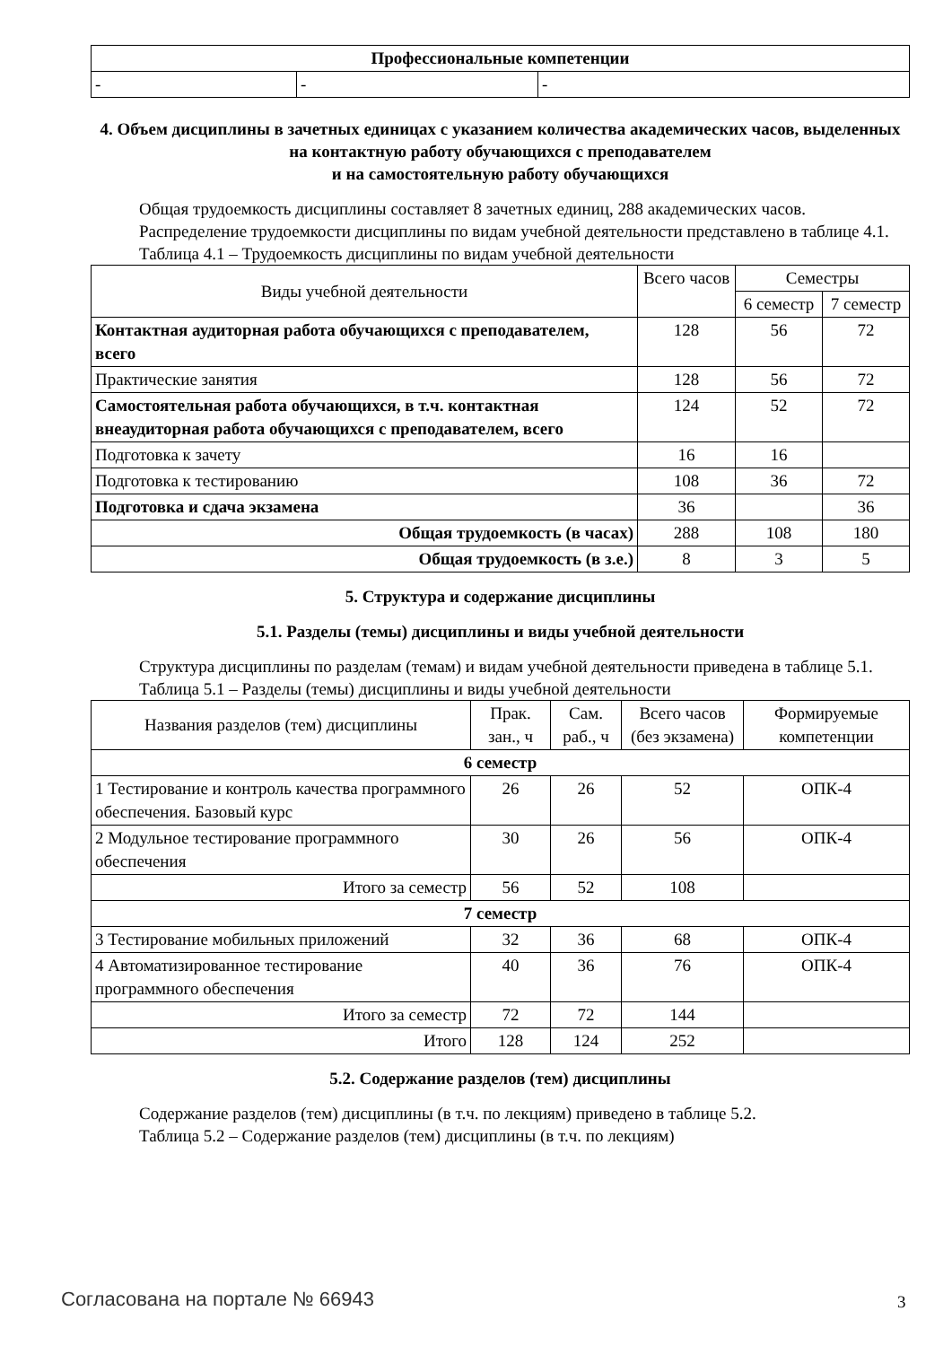| Профессиональные компетенции | | |
| --- | --- | --- |
| - | - | - |
4. Объем дисциплины в зачетных единицах с указанием количества академических часов, выделенных на контактную работу обучающихся с преподавателем
и на самостоятельную работу обучающихся
Общая трудоемкость дисциплины составляет 8 зачетных единиц, 288 академических часов.
Распределение трудоемкости дисциплины по видам учебной деятельности представлено в таблице 4.1.
Таблица 4.1 – Трудоемкость дисциплины по видам учебной деятельности
| Виды учебной деятельности | Всего часов | Семестры | |
| --- | --- | --- | --- |
| | | 6 семестр | 7 семестр |
| Контактная аудиторная работа обучающихся с преподавателем, всего | 128 | 56 | 72 |
| Практические занятия | 128 | 56 | 72 |
| Самостоятельная работа обучающихся, в т.ч. контактная внеаудиторная работа обучающихся с преподавателем, всего | 124 | 52 | 72 |
| Подготовка к зачету | 16 | 16 | |
| Подготовка к тестированию | 108 | 36 | 72 |
| Подготовка и сдача экзамена | 36 | | 36 |
| Общая трудоемкость (в часах) | 288 | 108 | 180 |
| Общая трудоемкость (в з.е.) | 8 | 3 | 5 |
5. Структура и содержание дисциплины
5.1. Разделы (темы) дисциплины и виды учебной деятельности
Структура дисциплины по разделам (темам) и видам учебной деятельности приведена в таблице 5.1.
Таблица 5.1 – Разделы (темы) дисциплины и виды учебной деятельности
| Названия разделов (тем) дисциплины | Прак. зан., ч | Сам. раб., ч | Всего часов (без экзамена) | Формируемые компетенции |
| --- | --- | --- | --- | --- |
| 6 семестр | | | | |
| 1 Тестирование и контроль качества программного обеспечения. Базовый курс | 26 | 26 | 52 | ОПК-4 |
| 2 Модульное тестирование программного обеспечения | 30 | 26 | 56 | ОПК-4 |
| Итого за семестр | 56 | 52 | 108 | |
| 7 семестр | | | | |
| 3 Тестирование мобильных приложений | 32 | 36 | 68 | ОПК-4 |
| 4 Автоматизированное тестирование программного обеспечения | 40 | 36 | 76 | ОПК-4 |
| Итого за семестр | 72 | 72 | 144 | |
| Итого | 128 | 124 | 252 | |
5.2. Содержание разделов (тем) дисциплины
Содержание разделов (тем) дисциплины (в т.ч. по лекциям) приведено в таблице 5.2.
Таблица 5.2 – Содержание разделов (тем) дисциплины (в т.ч. по лекциям)
Согласована на портале № 66943 3